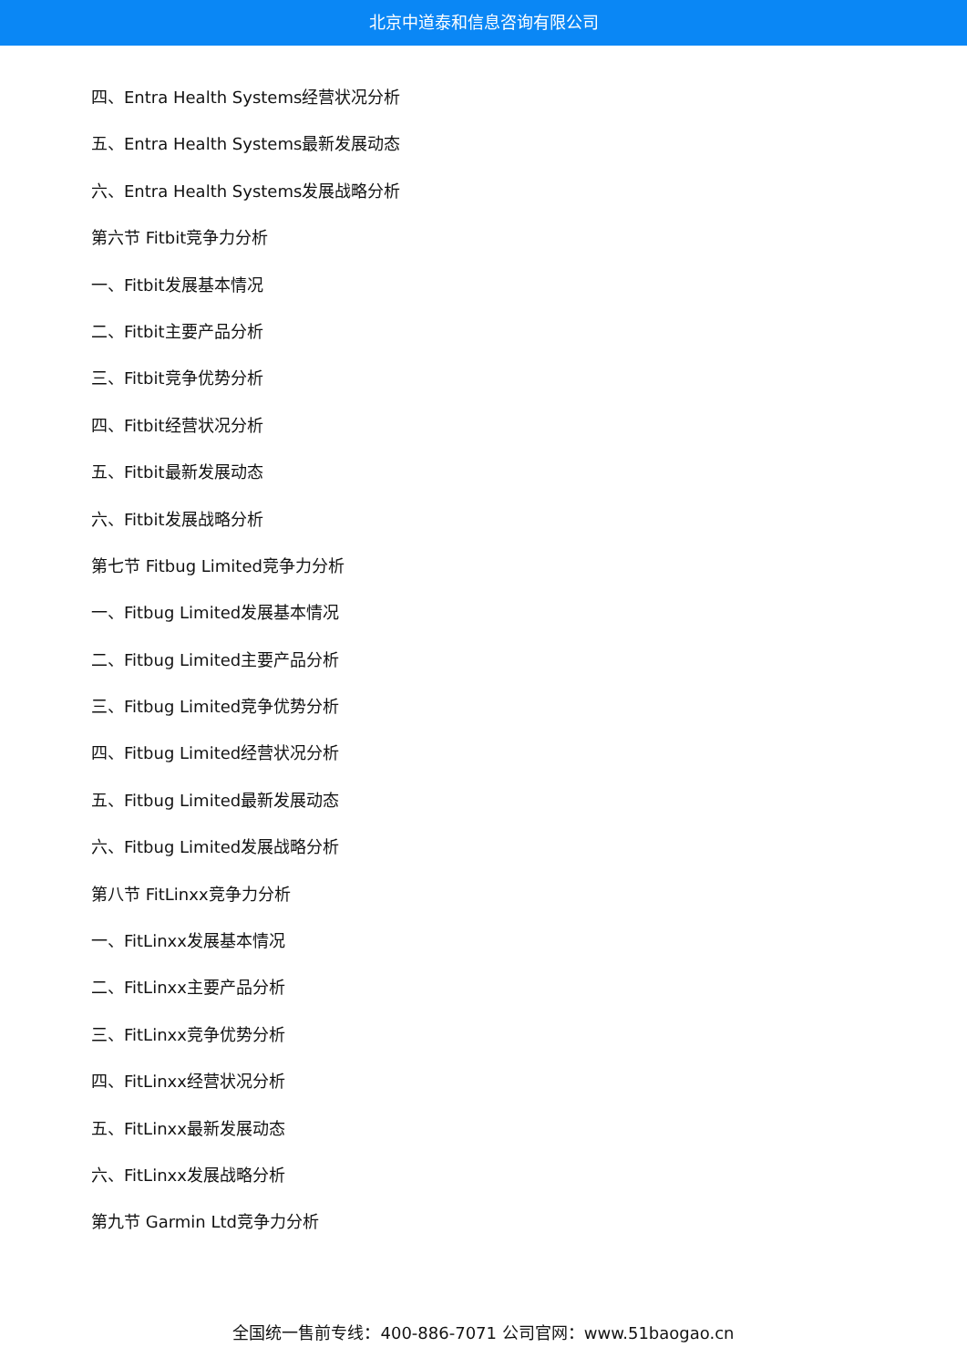北京中道泰和信息咨询有限公司
四、Entra Health Systems经营状况分析
五、Entra Health Systems最新发展动态
六、Entra Health Systems发展战略分析
第六节 Fitbit竞争力分析
一、Fitbit发展基本情况
二、Fitbit主要产品分析
三、Fitbit竞争优势分析
四、Fitbit经营状况分析
五、Fitbit最新发展动态
六、Fitbit发展战略分析
第七节 Fitbug Limited竞争力分析
一、Fitbug Limited发展基本情况
二、Fitbug Limited主要产品分析
三、Fitbug Limited竞争优势分析
四、Fitbug Limited经营状况分析
五、Fitbug Limited最新发展动态
六、Fitbug Limited发展战略分析
第八节 FitLinxx竞争力分析
一、FitLinxx发展基本情况
二、FitLinxx主要产品分析
三、FitLinxx竞争优势分析
四、FitLinxx经营状况分析
五、FitLinxx最新发展动态
六、FitLinxx发展战略分析
第九节 Garmin Ltd竞争力分析
全国统一售前专线：400-886-7071 公司官网：www.51baogao.cn